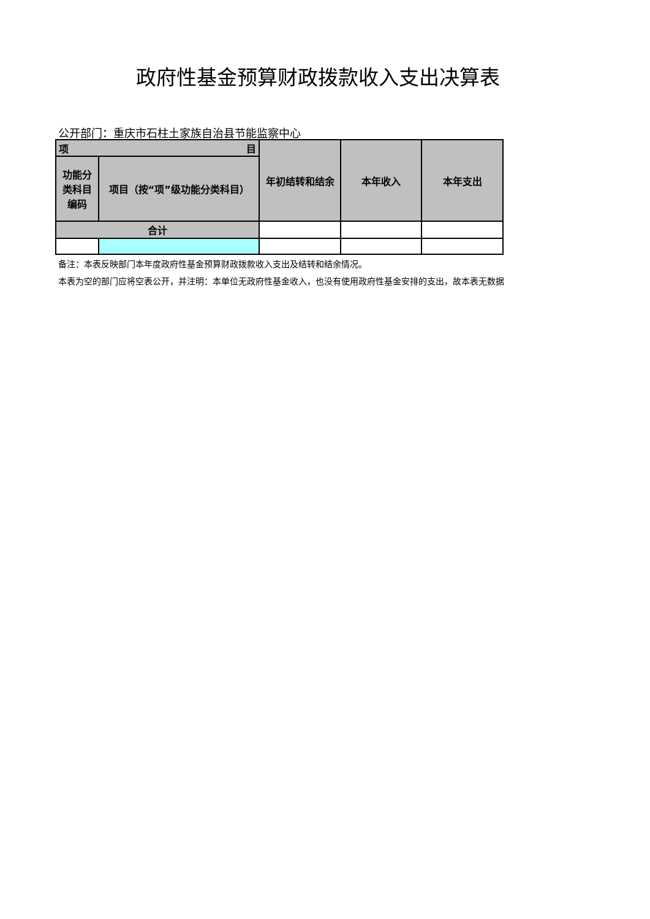政府性基金预算财政拨款收入支出决算表
公开部门：重庆市石柱土家族自治县节能监察中心
| 项 目 | | 年初结转和结余 | 本年收入 | 本年支出 |
| 功能分 类科目 编码 | 项目（按“项”级功能分类科目） | | | |
| 合计 | | | | |
备注：本表反映部门本年度政府性基金预算财政拨款收入支出及结转和结余情况。
本表为空的部门应将空表公开，并注明：本单位无政府性基金收入，也没有使用政府性基金安排的支出，故本表无数据。